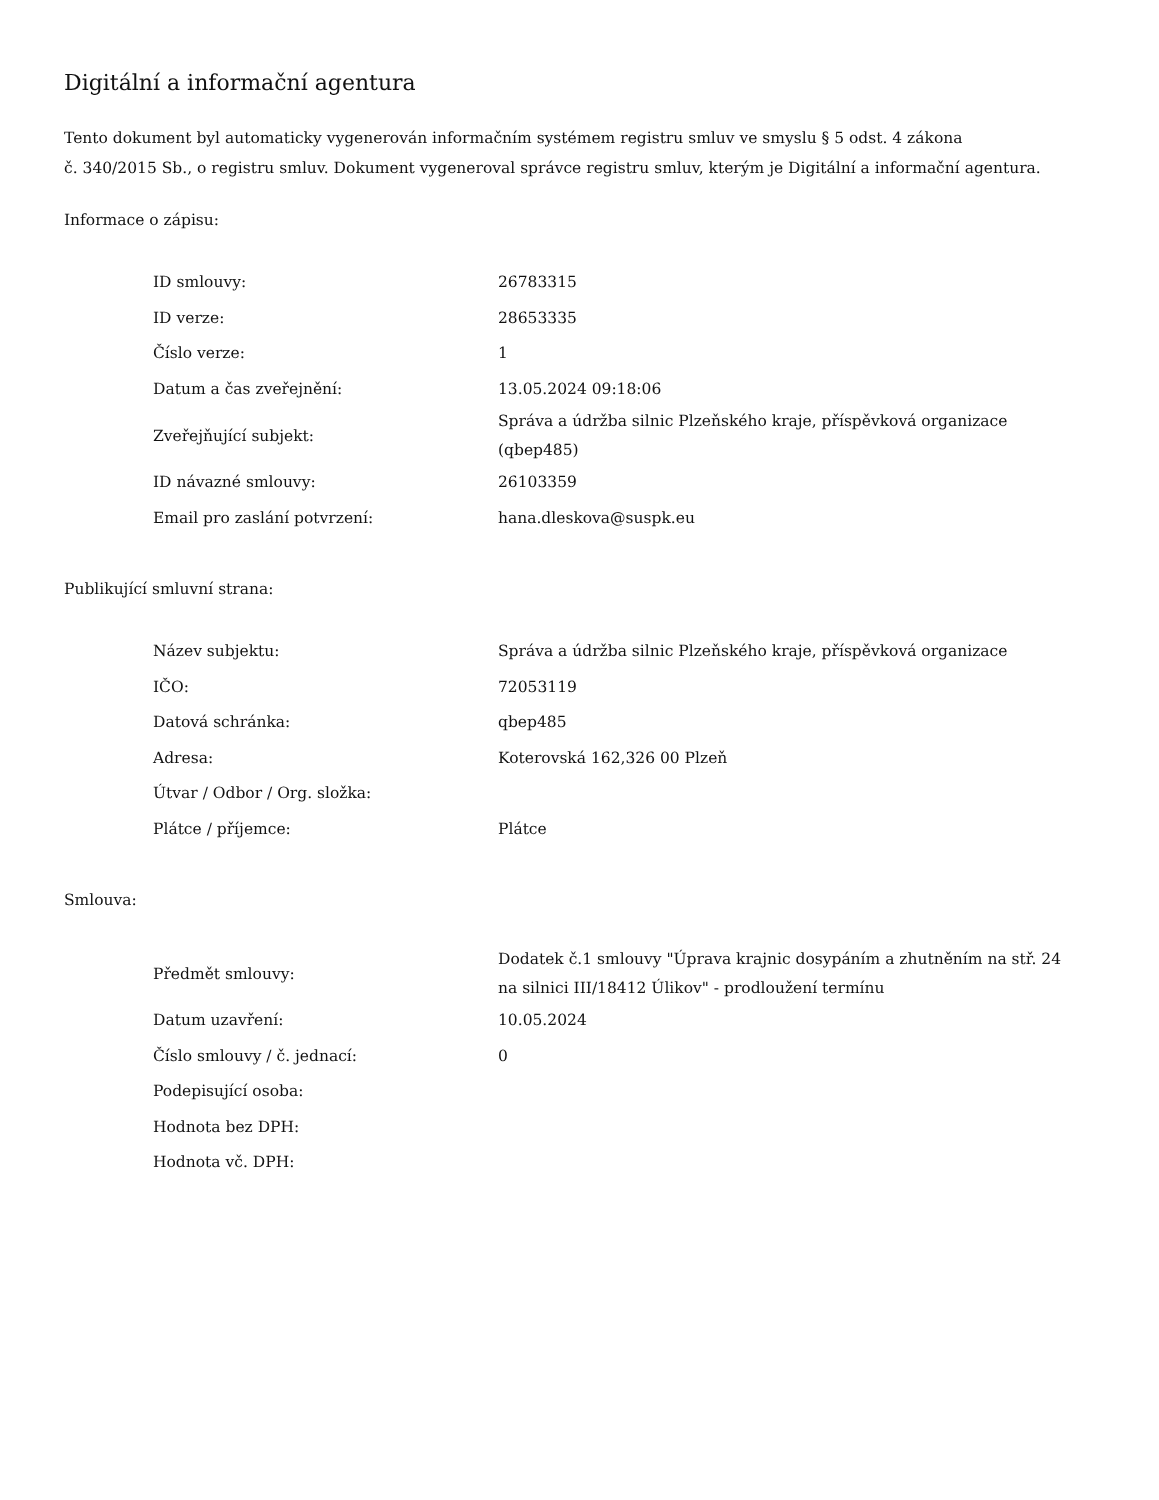Digitální a informační agentura
Tento dokument byl automaticky vygenerován informačním systémem registru smluv ve smyslu § 5 odst. 4 zákona
č. 340/2015 Sb., o registru smluv. Dokument vygeneroval správce registru smluv, kterým je Digitální a informační agentura.
Informace o zápisu:
| ID smlouvy: | 26783315 |
| ID verze: | 28653335 |
| Číslo verze: | 1 |
| Datum a čas zveřejnění: | 13.05.2024 09:18:06 |
| Zveřejňující subjekt: | Správa a údržba silnic Plzeňského kraje, příspěvková organizace (qbep485) |
| ID návazné smlouvy: | 26103359 |
| Email pro zaslání potvrzení: | hana.dleskova@suspk.eu |
Publikující smluvní strana:
| Název subjektu: | Správa a údržba silnic Plzeňského kraje, příspěvková organizace |
| IČO: | 72053119 |
| Datová schránka: | qbep485 |
| Adresa: | Koterovská 162,326 00 Plzeň |
| Útvar / Odbor / Org. složka: | |
| Plátce / příjemce: | Plátce |
Smlouva:
| Předmět smlouvy: | Dodatek č.1 smlouvy "Úprava krajnic dosypáním a zhutněním na stř. 24 na silnici III/18412 Úlikov" - prodloužení termínu |
| Datum uzavření: | 10.05.2024 |
| Číslo smlouvy / č. jednací: | 0 |
| Podepisující osoba: | |
| Hodnota bez DPH: | |
| Hodnota vč. DPH: | |